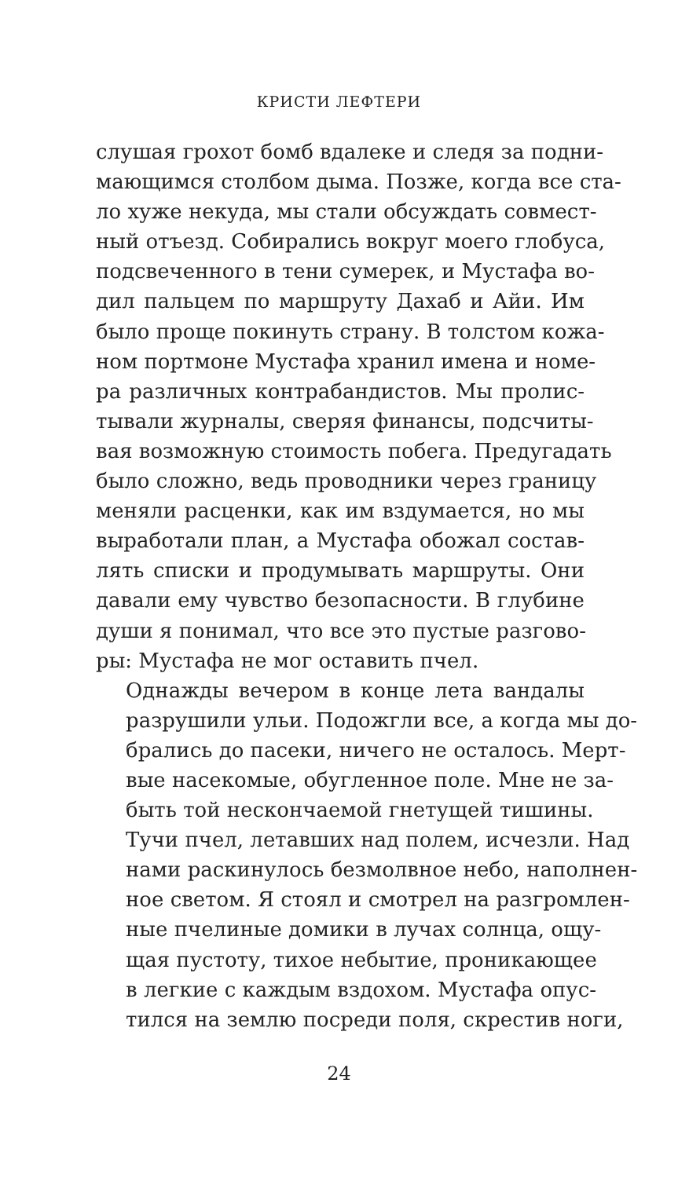КРИСТИ ЛЕФТЕРИ
слушая грохот бомб вдалеке и следя за подни-
мающимся столбом дыма. Позже, когда все ста-
ло хуже некуда, мы стали обсуждать совмест-
ный отъезд. Собирались вокруг моего глобуса,
подсвеченного в тени сумерек, и Мустафа во-
дил пальцем по маршруту Дахаб и Айи. Им
было проще покинуть страну. В толстом кожа-
ном портмоне Мустафа хранил имена и номе-
ра различных контрабандистов. Мы пролис-
тывали журналы, сверяя финансы, подсчиты-
вая возможную стоимость побега. Предугадать
было сложно, ведь проводники через границу
меняли расценки, как им вздумается, но мы
выработали план, а Мустафа обожал состав-
лять списки и продумывать маршруты. Они
давали ему чувство безопасности. В глубине
души я понимал, что все это пустые разгово-
ры: Мустафа не мог оставить пчел.
Однажды вечером в конце лета вандалы
разрушили ульи. Подожгли все, а когда мы до-
брались до пасеки, ничего не осталось. Мерт-
вые насекомые, обугленное поле. Мне не за-
быть той нескончаемой гнетущей тишины.
Тучи пчел, летавших над полем, исчезли. Над
нами раскинулось безмолвное небо, наполнен-
ное светом. Я стоял и смотрел на разгромлен-
ные пчелиные домики в лучах солнца, ощу-
щая пустоту, тихое небытие, проникающее
в легкие с каждым вздохом. Мустафа опус-
тился на землю посреди поля, скрестив ноги,
24